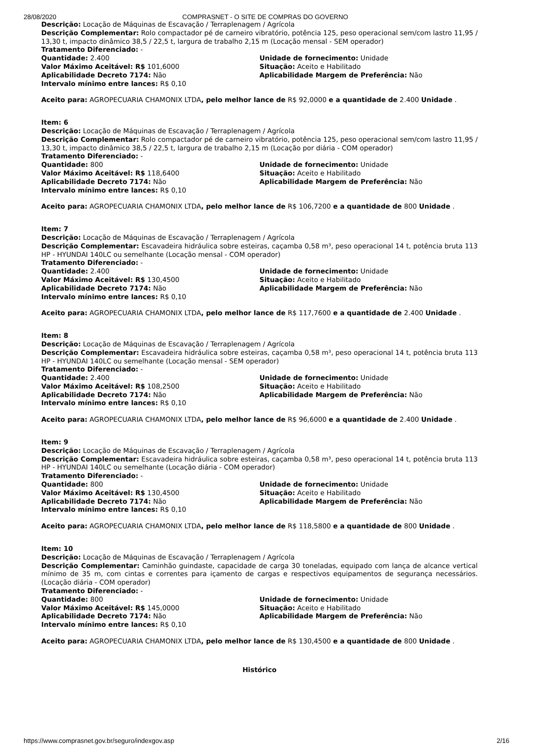28/08/2020 COMPRASNET - O SITE DE COMPRAS DO GOVERNO
Descrição: Locação de Máquinas de Escavação / Terraplenagem / Agrícola
Descrição Complementar: Rolo compactador pé de carneiro vibratório, potência 125, peso operacional sem/com lastro 11,95 / 13,30 t, impacto dinâmico 38,5 / 22,5 t, largura de trabalho 2,15 m (Locação mensal - SEM operador)
Tratamento Diferenciado: -
Quantidade: 2.400 Unidade de fornecimento: Unidade
Valor Máximo Aceitável: R$ 101,6000 Situação: Aceito e Habilitado
Aplicabilidade Decreto 7174: Não Aplicabilidade Margem de Preferência: Não
Intervalo mínimo entre lances: R$ 0,10
Aceito para: AGROPECUARIA CHAMONIX LTDA, pelo melhor lance de R$ 92,0000 e a quantidade de 2.400 Unidade .
Item: 6
Descrição: Locação de Máquinas de Escavação / Terraplenagem / Agrícola
Descrição Complementar: Rolo compactador pé de carneiro vibratório, potência 125, peso operacional sem/com lastro 11,95 / 13,30 t, impacto dinâmico 38,5 / 22,5 t, largura de trabalho 2,15 m (Locação por diária - COM operador)
Tratamento Diferenciado: -
Quantidade: 800 Unidade de fornecimento: Unidade
Valor Máximo Aceitável: R$ 118,6400 Situação: Aceito e Habilitado
Aplicabilidade Decreto 7174: Não Aplicabilidade Margem de Preferência: Não
Intervalo mínimo entre lances: R$ 0,10
Aceito para: AGROPECUARIA CHAMONIX LTDA, pelo melhor lance de R$ 106,7200 e a quantidade de 800 Unidade .
Item: 7
Descrição: Locação de Máquinas de Escavação / Terraplenagem / Agrícola
Descrição Complementar: Escavadeira hidráulica sobre esteiras, caçamba 0,58 m³, peso operacional 14 t, potência bruta 113 HP - HYUNDAI 140LC ou semelhante (Locação mensal - COM operador)
Tratamento Diferenciado: -
Quantidade: 2.400 Unidade de fornecimento: Unidade
Valor Máximo Aceitável: R$ 130,4500 Situação: Aceito e Habilitado
Aplicabilidade Decreto 7174: Não Aplicabilidade Margem de Preferência: Não
Intervalo mínimo entre lances: R$ 0,10
Aceito para: AGROPECUARIA CHAMONIX LTDA, pelo melhor lance de R$ 117,7600 e a quantidade de 2.400 Unidade .
Item: 8
Descrição: Locação de Máquinas de Escavação / Terraplenagem / Agrícola
Descrição Complementar: Escavadeira hidráulica sobre esteiras, caçamba 0,58 m³, peso operacional 14 t, potência bruta 113 HP - HYUNDAI 140LC ou semelhante (Locação mensal - SEM operador)
Tratamento Diferenciado: -
Quantidade: 2.400 Unidade de fornecimento: Unidade
Valor Máximo Aceitável: R$ 108,2500 Situação: Aceito e Habilitado
Aplicabilidade Decreto 7174: Não Aplicabilidade Margem de Preferência: Não
Intervalo mínimo entre lances: R$ 0,10
Aceito para: AGROPECUARIA CHAMONIX LTDA, pelo melhor lance de R$ 96,6000 e a quantidade de 2.400 Unidade .
Item: 9
Descrição: Locação de Máquinas de Escavação / Terraplenagem / Agrícola
Descrição Complementar: Escavadeira hidráulica sobre esteiras, caçamba 0,58 m³, peso operacional 14 t, potência bruta 113 HP - HYUNDAI 140LC ou semelhante (Locação diária - COM operador)
Tratamento Diferenciado: -
Quantidade: 800 Unidade de fornecimento: Unidade
Valor Máximo Aceitável: R$ 130,4500 Situação: Aceito e Habilitado
Aplicabilidade Decreto 7174: Não Aplicabilidade Margem de Preferência: Não
Intervalo mínimo entre lances: R$ 0,10
Aceito para: AGROPECUARIA CHAMONIX LTDA, pelo melhor lance de R$ 118,5800 e a quantidade de 800 Unidade .
Item: 10
Descrição: Locação de Máquinas de Escavação / Terraplenagem / Agrícola
Descrição Complementar: Caminhão guindaste, capacidade de carga 30 toneladas, equipado com lança de alcance vertical mínimo de 35 m, com cintas e correntes para içamento de cargas e respectivos equipamentos de segurança necessários. (Locação diária - COM operador)
Tratamento Diferenciado: -
Quantidade: 800 Unidade de fornecimento: Unidade
Valor Máximo Aceitável: R$ 145,0000 Situação: Aceito e Habilitado
Aplicabilidade Decreto 7174: Não Aplicabilidade Margem de Preferência: Não
Intervalo mínimo entre lances: R$ 0,10
Aceito para: AGROPECUARIA CHAMONIX LTDA, pelo melhor lance de R$ 130,4500 e a quantidade de 800 Unidade .
Histórico
https://www.comprasnet.gov.br/seguro/indexgov.asp 2/16